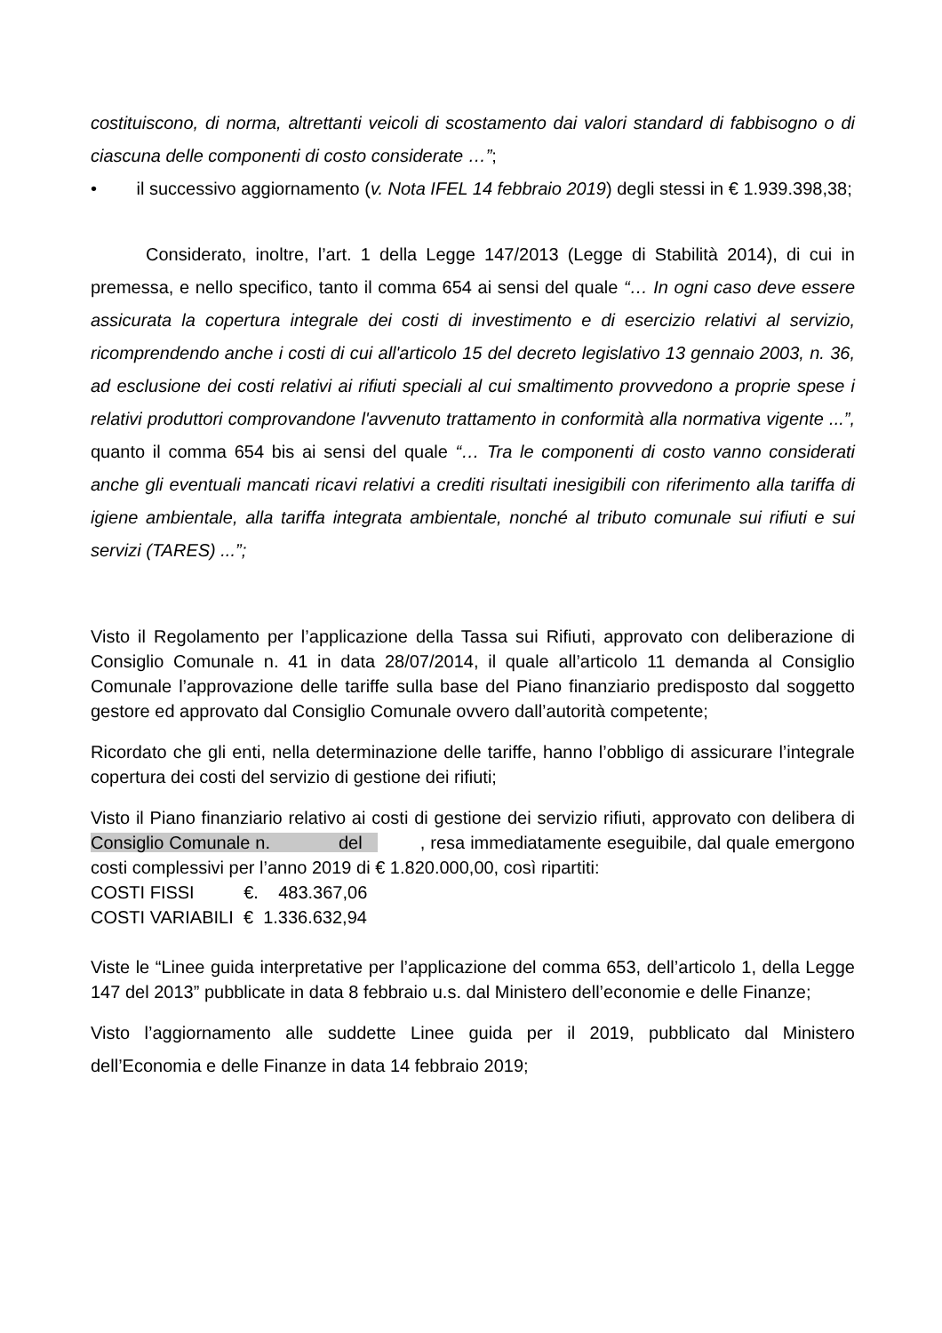costituiscono, di norma, altrettanti veicoli di scostamento dai valori standard di fabbisogno o di ciascuna delle componenti di costo considerate …”;
• il successivo aggiornamento (v. Nota IFEL 14 febbraio 2019) degli stessi in € 1.939.398,38;
Considerato, inoltre, l’art. 1 della Legge 147/2013 (Legge di Stabilità 2014), di cui in premessa, e nello specifico, tanto il comma 654 ai sensi del quale “… In ogni caso deve essere assicurata la copertura integrale dei costi di investimento e di esercizio relativi al servizio, ricomprendendo anche i costi di cui all'articolo 15 del decreto legislativo 13 gennaio 2003, n. 36, ad esclusione dei costi relativi ai rifiuti speciali al cui smaltimento provvedono a proprie spese i relativi produttori comprovandone l'avvenuto trattamento in conformità alla normativa vigente ...”, quanto il comma 654 bis ai sensi del quale “… Tra le componenti di costo vanno considerati anche gli eventuali mancati ricavi relativi a crediti risultati inesigibili con riferimento alla tariffa di igiene ambientale, alla tariffa integrata ambientale, nonché al tributo comunale sui rifiuti e sui servizi (TARES) ...”;
Visto il Regolamento per l’applicazione della Tassa sui Rifiuti, approvato con deliberazione di Consiglio Comunale n. 41 in data 28/07/2014, il quale all’articolo 11 demanda al Consiglio Comunale l’approvazione delle tariffe sulla base del Piano finanziario predisposto dal soggetto gestore ed approvato dal Consiglio Comunale ovvero dall’autorità competente;
Ricordato che gli enti, nella determinazione delle tariffe, hanno l’obbligo di assicurare l’integrale copertura dei costi del servizio di gestione dei rifiuti;
Visto il Piano finanziario relativo ai costi di gestione dei servizio rifiuti, approvato con delibera di Consiglio Comunale n. del , resa immediatamente eseguibile, dal quale emergono costi complessivi per l’anno 2019 di € 1.820.000,00, così ripartiti:
COSTI FISSI €. 483.367,06
COSTI VARIABILI € 1.336.632,94
Viste le “Linee guida interpretative per l’applicazione del comma 653, dell’articolo 1, della Legge 147 del 2013” pubblicate in data 8 febbraio u.s. dal Ministero dell’economie e delle Finanze;
Visto l’aggiornamento alle suddette Linee guida per il 2019, pubblicato dal Ministero dell’Economia e delle Finanze in data 14 febbraio 2019;